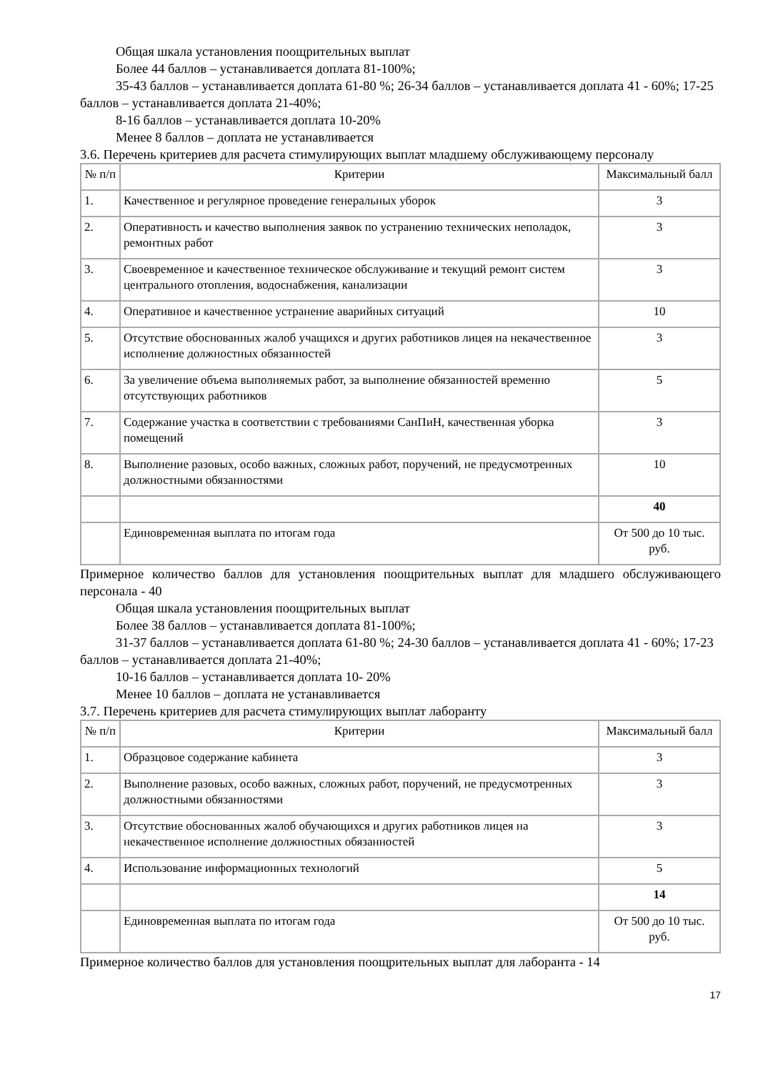Общая шкала установления поощрительных выплат
Более 44 баллов – устанавливается доплата 81-100%;
35-43 баллов – устанавливается доплата 61-80 %; 26-34 баллов – устанавливается доплата 41 - 60%; 17-25 баллов – устанавливается доплата 21-40%;
8-16 баллов – устанавливается доплата 10-20%
Менее 8 баллов – доплата не устанавливается
3.6. Перечень критериев для расчета стимулирующих выплат младшему обслуживающему персоналу
| № п/п | Критерии | Максимальный балл |
| --- | --- | --- |
| 1. | Качественное и регулярное проведение генеральных уборок | 3 |
| 2. | Оперативность и качество выполнения заявок по устранению технических неполадок, ремонтных работ | 3 |
| 3. | Своевременное и качественное техническое обслуживание и текущий ремонт систем центрального отопления, водоснабжения, канализации | 3 |
| 4. | Оперативное и качественное устранение аварийных ситуаций | 10 |
| 5. | Отсутствие обоснованных жалоб учащихся и других работников лицея на некачественное исполнение должностных обязанностей | 3 |
| 6. | За увеличение объема выполняемых работ, за выполнение обязанностей временно отсутствующих работников | 5 |
| 7. | Содержание участка в соответствии с требованиями СанПиН, качественная уборка помещений | 3 |
| 8. | Выполнение разовых, особо важных, сложных работ, поручений, не предусмотренных должностными обязанностями | 10 |
| | | 40 |
| | Единовременная выплата по итогам года | От 500 до 10 тыс. руб. |
Примерное количество баллов для установления поощрительных выплат для младшего обслуживающего персонала - 40
Общая шкала установления поощрительных выплат
Более 38 баллов – устанавливается доплата 81-100%;
31-37 баллов – устанавливается доплата 61-80 %; 24-30 баллов – устанавливается доплата 41 - 60%; 17-23 баллов – устанавливается доплата 21-40%;
10-16 баллов – устанавливается доплата 10- 20%
Менее 10 баллов – доплата не устанавливается
3.7. Перечень критериев для расчета стимулирующих выплат лаборанту
| № п/п | Критерии | Максимальный балл |
| --- | --- | --- |
| 1. | Образцовое содержание кабинета | 3 |
| 2. | Выполнение разовых, особо важных, сложных работ, поручений, не предусмотренных должностными обязанностями | 3 |
| 3. | Отсутствие обоснованных жалоб обучающихся и других работников лицея на некачественное исполнение должностных обязанностей | 3 |
| 4. | Использование информационных технологий | 5 |
| | | 14 |
| | Единовременная выплата по итогам года | От 500 до 10 тыс. руб. |
Примерное количество баллов для установления поощрительных выплат для лаборанта - 14
17